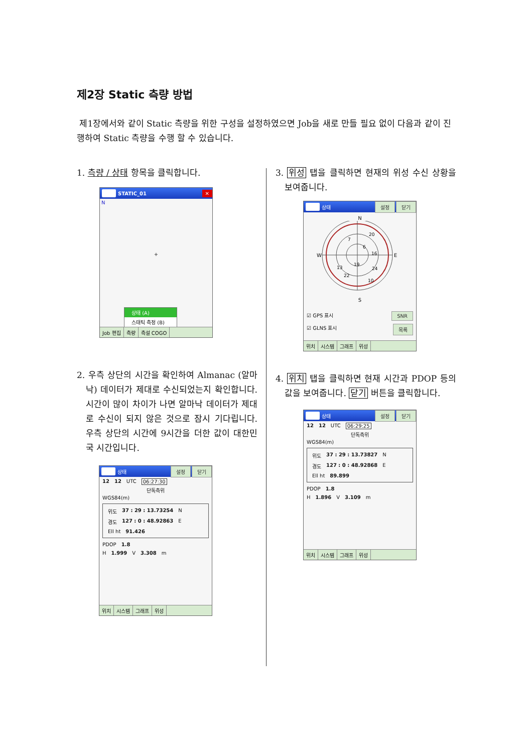제2장 Static 측량 방법
제1장에서와 같이 Static 측량을 위한 구성을 설정하였으면 Job을 새로 만들 필요 없이 다음과 같이 진행하여 Static 측량을 수행 할 수 있습니다.
1. 측량 / 상태 항목을 클릭합니다.
STATIC_01 ✕
N
+
상태 (A)
스태틱 측정 (B)
Job 편집 측량 측설 COGO
2. 우측 상단의 시간을 확인하여 Almanac (알마낙) 데이터가 제대로 수신되었는지 확인합니다. 시간이 많이 차이가 나면 알마낙 데이터가 제대로 수신이 되지 않은 것으로 잠시 기다립니다. 우측 상단의 시간에 9시간을 더한 값이 대한민국 시간입니다.
상태 설정 닫기
12 12 UTC 06:27:30
단독측위
WGS84(m)
위도 37 : 29 : 13.73254 N
경도 127 : 0 : 48.92863 E
Ell ht 91.426
PDOP 1.8
H 1.999 V 3.308 m
위치 시스템 그래프 위성
3. 위성 탭을 클릭하면 현재의 위성 수신 상황을 보여줍니다.
상태 설정 닫기
N
W
E
20
7
6
16
13
19
24
22
10
S
☑ GPS 표시 SNR
☑ GLNS 표시 목록
위치 시스템 그래프 위성
4. 위치 탭을 클릭하면 현재 시간과 PDOP 등의 값을 보여줍니다. 닫기 버튼을 클릭합니다.
상태 설정 닫기
12 12 UTC 06:29:25
단독측위
WGS84(m)
위도 37 : 29 : 13.73827 N
경도 127 : 0 : 48.92868 E
Ell ht 89.899
PDOP 1.8
H 1.896 V 3.109 m
위치 시스템 그래프 위성